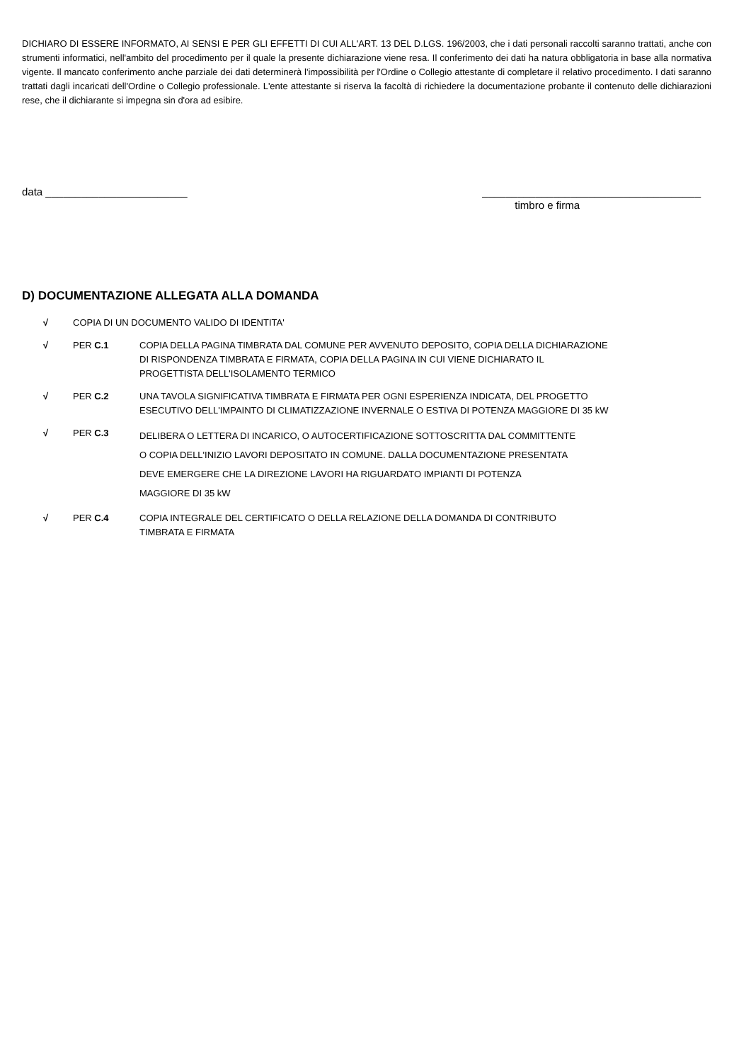DICHIARO DI ESSERE INFORMATO, AI SENSI E PER GLI EFFETTI DI CUI ALL'ART. 13 DEL D.LGS. 196/2003, che i dati personali raccolti saranno trattati, anche con strumenti informatici, nell'ambito del procedimento per il quale la presente dichiarazione viene resa. Il conferimento dei dati ha natura obbligatoria in base alla normativa vigente. Il mancato conferimento anche parziale dei dati determinerà l'impossibilità per l'Ordine o Collegio attestante di completare il relativo procedimento. I dati saranno trattati dagli incaricati dell'Ordine o Collegio professionale. L'ente attestante si riserva la facoltà di richiedere la documentazione probante il contenuto delle dichiarazioni rese, che il dichiarante si impegna sin d'ora ad esibire.
data ________________________ _____________________________________
timbro e firma
D) DOCUMENTAZIONE ALLEGATA ALLA DOMANDA
√ COPIA DI UN DOCUMENTO VALIDO DI IDENTITA'
√ PER C.1 COPIA DELLA PAGINA TIMBRATA DAL COMUNE PER AVVENUTO DEPOSITO, COPIA DELLA DICHIARAZIONE
DI RISPONDENZA TIMBRATA E FIRMATA, COPIA DELLA PAGINA IN CUI VIENE DICHIARATO IL
PROGETTISTA DELL'ISOLAMENTO TERMICO
√ PER C.2 UNA TAVOLA SIGNIFICATIVA TIMBRATA E FIRMATA PER OGNI ESPERIENZA INDICATA, DEL PROGETTO
ESECUTIVO DELL'IMPAINTO DI CLIMATIZZAZIONE INVERNALE O ESTIVA DI POTENZA MAGGIORE DI 35 kW
√ PER C.3 DELIBERA O LETTERA DI INCARICO, O AUTOCERTIFICAZIONE SOTTOSCRITTA DAL COMMITTENTE
O COPIA DELL'INIZIO LAVORI DEPOSITATO IN COMUNE. DALLA DOCUMENTAZIONE PRESENTATA
DEVE EMERGERE CHE LA DIREZIONE LAVORI HA RIGUARDATO IMPIANTI DI POTENZA
MAGGIORE DI 35 kW
√ PER C.4 COPIA INTEGRALE DEL CERTIFICATO O DELLA RELAZIONE DELLA DOMANDA DI CONTRIBUTO
TIMBRATA E FIRMATA